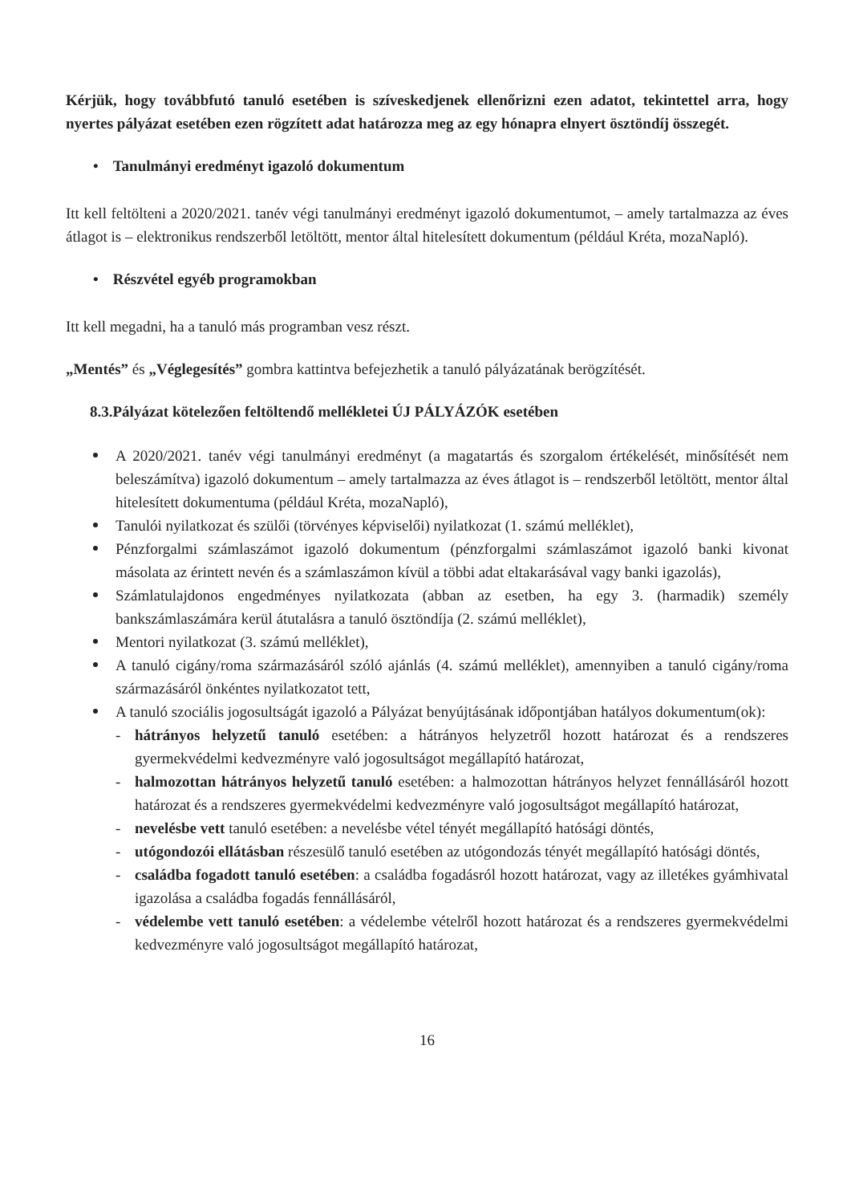Kérjük, hogy továbbfutó tanuló esetében is szíveskedjenek ellenőrizni ezen adatot, tekintettel arra, hogy nyertes pályázat esetében ezen rögzített adat határozza meg az egy hónapra elnyert ösztöndíj összegét.
• Tanulmányi eredményt igazoló dokumentum
Itt kell feltölteni a 2020/2021. tanév végi tanulmányi eredményt igazoló dokumentumot, – amely tartalmazza az éves átlagot is – elektronikus rendszerből letöltött, mentor által hitelesített dokumentum (például Kréta, mozaNapló).
• Részvétel egyéb programokban
Itt kell megadni, ha a tanuló más programban vesz részt.
„Mentés” és „Véglegesítés” gombra kattintva befejezhetik a tanuló pályázatának berögzítését.
8.3.Pályázat kötelezően feltöltendő mellékletei ÚJ PÁLYÁZÓK esetében
A 2020/2021. tanév végi tanulmányi eredményt (a magatartás és szorgalom értékelését, minősítését nem beleszámítva) igazoló dokumentum – amely tartalmazza az éves átlagot is – rendszerből letöltött, mentor által hitelesített dokumentuma (például Kréta, mozaNapló),
Tanulói nyilatkozat és szülői (törvényes képviselői) nyilatkozat (1. számú melléklet),
Pénzforgalmi számlaszámot igazoló dokumentum (pénzforgalmi számlaszámot igazoló banki kivonat másolata az érintett nevén és a számlaszámon kívül a többi adat eltakarásával vagy banki igazolás),
Számlatulajdonos engedményes nyilatkozata (abban az esetben, ha egy 3. (harmadik) személy bankszámlaszámára kerül átutalásra a tanuló ösztöndíja (2. számú melléklet),
Mentori nyilatkozat (3. számú melléklet),
A tanuló cigány/roma származásáról szóló ajánlás (4. számú melléklet), amennyiben a tanuló cigány/roma származásáról önkéntes nyilatkozatot tett,
A tanuló szociális jogosultságát igazoló a Pályázat benyújtásának időpontjában hatályos dokumentum(ok):
- hátrányos helyzetű tanuló esetében: a hátrányos helyzetről hozott határozat és a rendszeres gyermekvédelmi kedvezményre való jogosultságot megállapító határozat,
- halmozottan hátrányos helyzetű tanuló esetében: a halmozottan hátrányos helyzet fennállásáról hozott határozat és a rendszeres gyermekvédelmi kedvezményre való jogosultságot megállapító határozat,
- nevelésbe vett tanuló esetében: a nevelésbe vétel tényét megállapító hatósági döntés,
- utógondozói ellátásban részesülő tanuló esetében az utógondozás tényét megállapító hatósági döntés,
- családba fogadott tanuló esetében: a családba fogadásról hozott határozat, vagy az illetékes gyámhivatal igazolása a családba fogadás fennállásáról,
- védelembe vett tanuló esetében: a védelembe vételről hozott határozat és a rendszeres gyermekvédelmi kedvezményre való jogosultságot megállapító határozat,
16